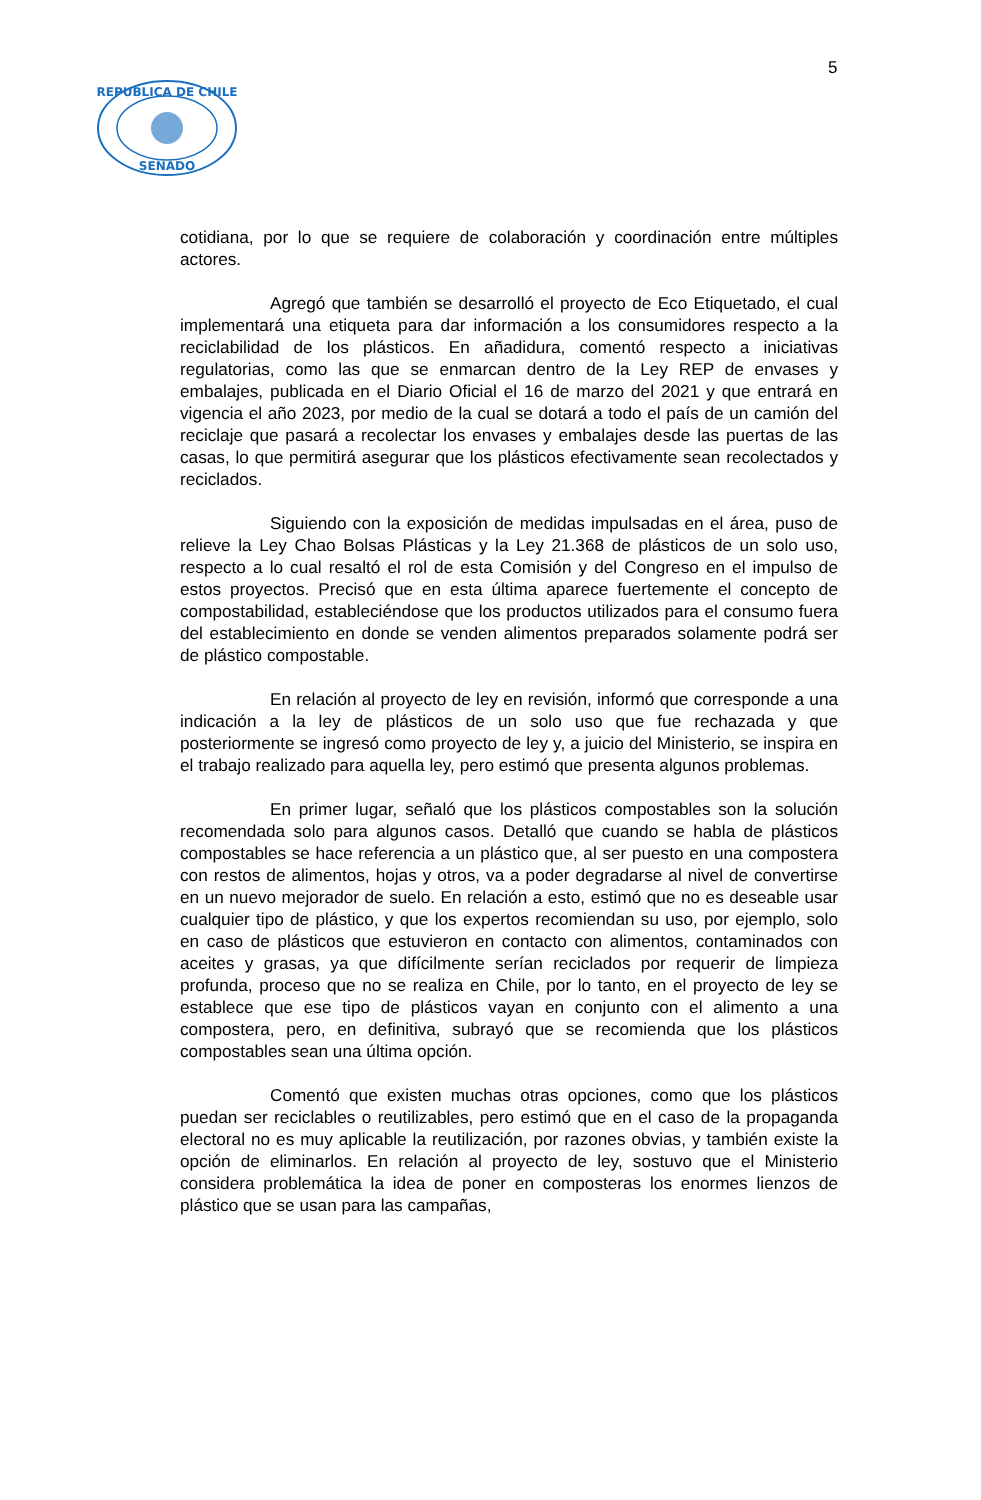5
REPUBLICA DE CHILE
SENADO
cotidiana, por lo que se requiere de colaboración y coordinación entre múltiples actores.
Agregó que también se desarrolló el proyecto de Eco Etiquetado, el cual implementará una etiqueta para dar información a los consumidores respecto a la reciclabilidad de los plásticos. En añadidura, comentó respecto a iniciativas regulatorias, como las que se enmarcan dentro de la Ley REP de envases y embalajes, publicada en el Diario Oficial el 16 de marzo del 2021 y que entrará en vigencia el año 2023, por medio de la cual se dotará a todo el país de un camión del reciclaje que pasará a recolectar los envases y embalajes desde las puertas de las casas, lo que permitirá asegurar que los plásticos efectivamente sean recolectados y reciclados.
Siguiendo con la exposición de medidas impulsadas en el área, puso de relieve la Ley Chao Bolsas Plásticas y la Ley 21.368 de plásticos de un solo uso, respecto a lo cual resaltó el rol de esta Comisión y del Congreso en el impulso de estos proyectos. Precisó que en esta última aparece fuertemente el concepto de compostabilidad, estableciéndose que los productos utilizados para el consumo fuera del establecimiento en donde se venden alimentos preparados solamente podrá ser de plástico compostable.
En relación al proyecto de ley en revisión, informó que corresponde a una indicación a la ley de plásticos de un solo uso que fue rechazada y que posteriormente se ingresó como proyecto de ley y, a juicio del Ministerio, se inspira en el trabajo realizado para aquella ley, pero estimó que presenta algunos problemas.
En primer lugar, señaló que los plásticos compostables son la solución recomendada solo para algunos casos. Detalló que cuando se habla de plásticos compostables se hace referencia a un plástico que, al ser puesto en una compostera con restos de alimentos, hojas y otros, va a poder degradarse al nivel de convertirse en un nuevo mejorador de suelo. En relación a esto, estimó que no es deseable usar cualquier tipo de plástico, y que los expertos recomiendan su uso, por ejemplo, solo en caso de plásticos que estuvieron en contacto con alimentos, contaminados con aceites y grasas, ya que difícilmente serían reciclados por requerir de limpieza profunda, proceso que no se realiza en Chile, por lo tanto, en el proyecto de ley se establece que ese tipo de plásticos vayan en conjunto con el alimento a una compostera, pero, en definitiva, subrayó que se recomienda que los plásticos compostables sean una última opción.
Comentó que existen muchas otras opciones, como que los plásticos puedan ser reciclables o reutilizables, pero estimó que en el caso de la propaganda electoral no es muy aplicable la reutilización, por razones obvias, y también existe la opción de eliminarlos. En relación al proyecto de ley, sostuvo que el Ministerio considera problemática la idea de poner en composteras los enormes lienzos de plástico que se usan para las campañas,